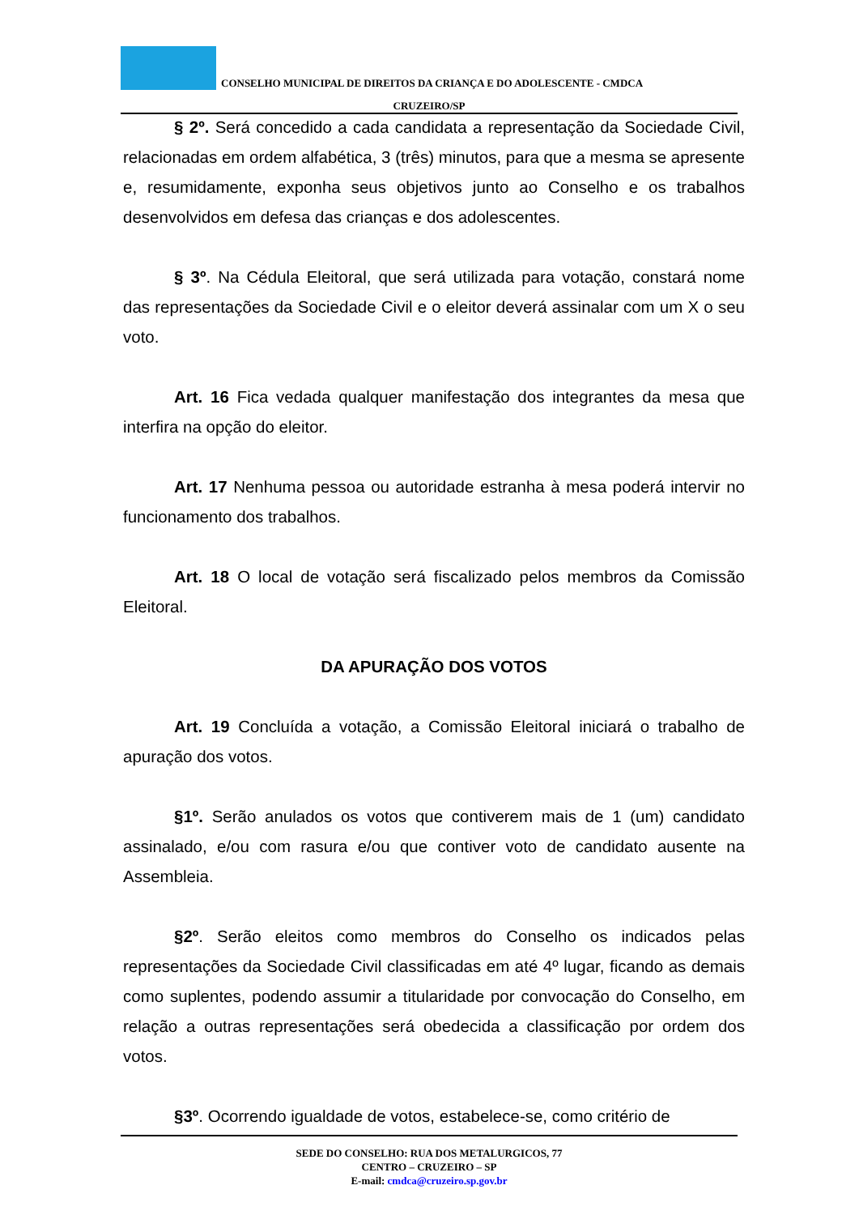CONSELHO MUNICIPAL DE DIREITOS DA CRIANÇA E DO ADOLESCENTE - CMDCA
CRUZEIRO/SP
§ 2º. Será concedido a cada candidata a representação da Sociedade Civil, relacionadas em ordem alfabética, 3 (três) minutos, para que a mesma se apresente e, resumidamente, exponha seus objetivos junto ao Conselho e os trabalhos desenvolvidos em defesa das crianças e dos adolescentes.
§ 3º. Na Cédula Eleitoral, que será utilizada para votação, constará nome das representações da Sociedade Civil e o eleitor deverá assinalar com um X o seu voto.
Art. 16 Fica vedada qualquer manifestação dos integrantes da mesa que interfira na opção do eleitor.
Art. 17 Nenhuma pessoa ou autoridade estranha à mesa poderá intervir no funcionamento dos trabalhos.
Art. 18 O local de votação será fiscalizado pelos membros da Comissão Eleitoral.
DA APURAÇÃO DOS VOTOS
Art. 19 Concluída a votação, a Comissão Eleitoral iniciará o trabalho de apuração dos votos.
§1º. Serão anulados os votos que contiverem mais de 1 (um) candidato assinalado, e/ou com rasura e/ou que contiver voto de candidato ausente na Assembleia.
§2º. Serão eleitos como membros do Conselho os indicados pelas representações da Sociedade Civil classificadas em até 4º lugar, ficando as demais como suplentes, podendo assumir a titularidade por convocação do Conselho, em relação a outras representações será obedecida a classificação por ordem dos votos.
§3º. Ocorrendo igualdade de votos, estabelece-se, como critério de
SEDE DO CONSELHO: RUA DOS METALURGICOS, 77
CENTRO – CRUZEIRO – SP
E-mail: cmdca@cruzeiro.sp.gov.br